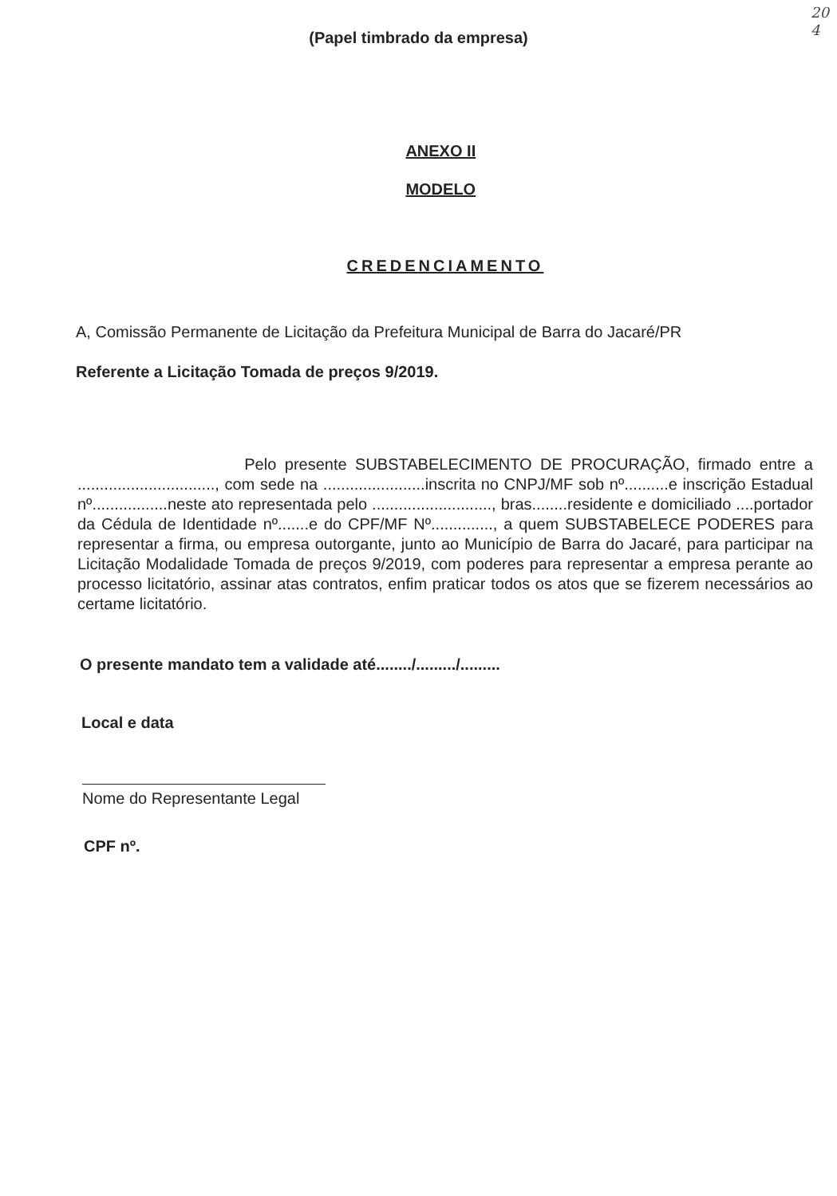20
4
(Papel timbrado da empresa)
ANEXO II
MODELO
CREDENCIAMENTO
A, Comissão Permanente de Licitação da Prefeitura Municipal de Barra do Jacaré/PR
Referente a Licitação Tomada de preços 9/2019.
Pelo presente SUBSTABELECIMENTO DE PROCURAÇÃO, firmado entre a ..............................., com sede na .......................inscrita no CNPJ/MF sob nº..........e inscrição Estadual nº.................neste ato representada pelo ..........................., bras........residente e domiciliado ....portador da Cédula de Identidade nº.......e do CPF/MF Nº.............., a quem SUBSTABELECE PODERES para representar a firma, ou empresa outorgante, junto ao Município de Barra do Jacaré, para participar na Licitação Modalidade Tomada de preços 9/2019, com poderes para representar a empresa perante ao processo licitatório, assinar atas contratos, enfim praticar todos os atos que se fizerem necessários ao certame licitatório.
O presente mandato tem a validade até......../........./.........
Local e data
Nome do Representante Legal
CPF nº.